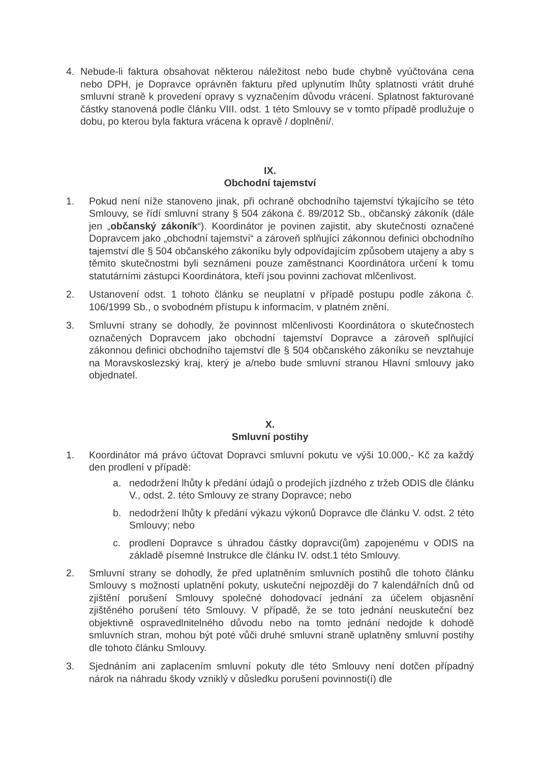4. Nebude-li faktura obsahovat některou náležitost nebo bude chybně vyúčtována cena nebo DPH, je Dopravce oprávněn fakturu před uplynutím lhůty splatnosti vrátit druhé smluvní straně k provedení opravy s vyznačením důvodu vrácení. Splatnost fakturované částky stanovená podle článku VIII. odst. 1 této Smlouvy se v tomto případě prodlužuje o dobu, po kterou byla faktura vrácena k opravě / doplnění/.
IX.
Obchodní tajemství
1. Pokud není níže stanoveno jinak, při ochraně obchodního tajemství týkajícího se této Smlouvy, se řídí smluvní strany § 504 zákona č. 89/2012 Sb., občanský zákoník (dále jen „občanský zákoník“). Koordinátor je povinen zajistit, aby skutečnosti označené Dopravcem jako „obchodní tajemství“ a zároveň splňující zákonnou definici obchodního tajemství dle § 504 občanského zákoníku byly odpovídajícím způsobem utajeny a aby s těmito skutečnostmi byli seznámeni pouze zaměstnanci Koordinátora určení k tomu statutárními zástupci Koordinátora, kteří jsou povinni zachovat mlčenlivost.
2. Ustanovení odst. 1 tohoto článku se neuplatní v případě postupu podle zákona č. 106/1999 Sb., o svobodném přístupu k informacím, v platném znění.
3. Smluvní strany se dohodly, že povinnost mlčenlivosti Koordinátora o skutečnostech označených Dopravcem jako obchodní tajemství Dopravce a zároveň splňující zákonnou definici obchodního tajemství dle § 504 občanského zákoníku se nevztahuje na Moravskoslezský kraj, který je a/nebo bude smluvní stranou Hlavní smlouvy jako objednatel.
X.
Smluvní postihy
1. Koordinátor má právo účtovat Dopravci smluvní pokutu ve výši 10.000,- Kč za každý den prodlení v případě:
a. nedodržení lhůty k předání údajů o prodejích jízdného z tržeb ODIS dle článku V., odst. 2. této Smlouvy ze strany Dopravce; nebo
b. nedodržení lhůty k předání výkazu výkonů Dopravce dle článku V. odst. 2 této Smlouvy; nebo
c. prodlení Dopravce s úhradou částky dopravci(ům) zapojenému v ODIS na základě písemné Instrukce dle článku IV. odst.1 této Smlouvy.
2. Smluvní strany se dohodly, že před uplatněním smluvních postihů dle tohoto článku Smlouvy s možností uplatnění pokuty, uskuteční nejpozději do 7 kalendářních dnů od zjištění porušení Smlouvy společné dohodovací jednání za účelem objasnění zjištěného porušení této Smlouvy. V případě, že se toto jednání neuskuteční bez objektivně ospravedlnitelného důvodu nebo na tomto jednání nedojde k dohodě smluvních stran, mohou být poté vůči druhé smluvní straně uplatněny smluvní postihy dle tohoto článku Smlouvy.
3. Sjednáním ani zaplacením smluvní pokuty dle této Smlouvy není dotčen případný nárok na náhradu škody vzniklý v důsledku porušení povinnosti(í) dle